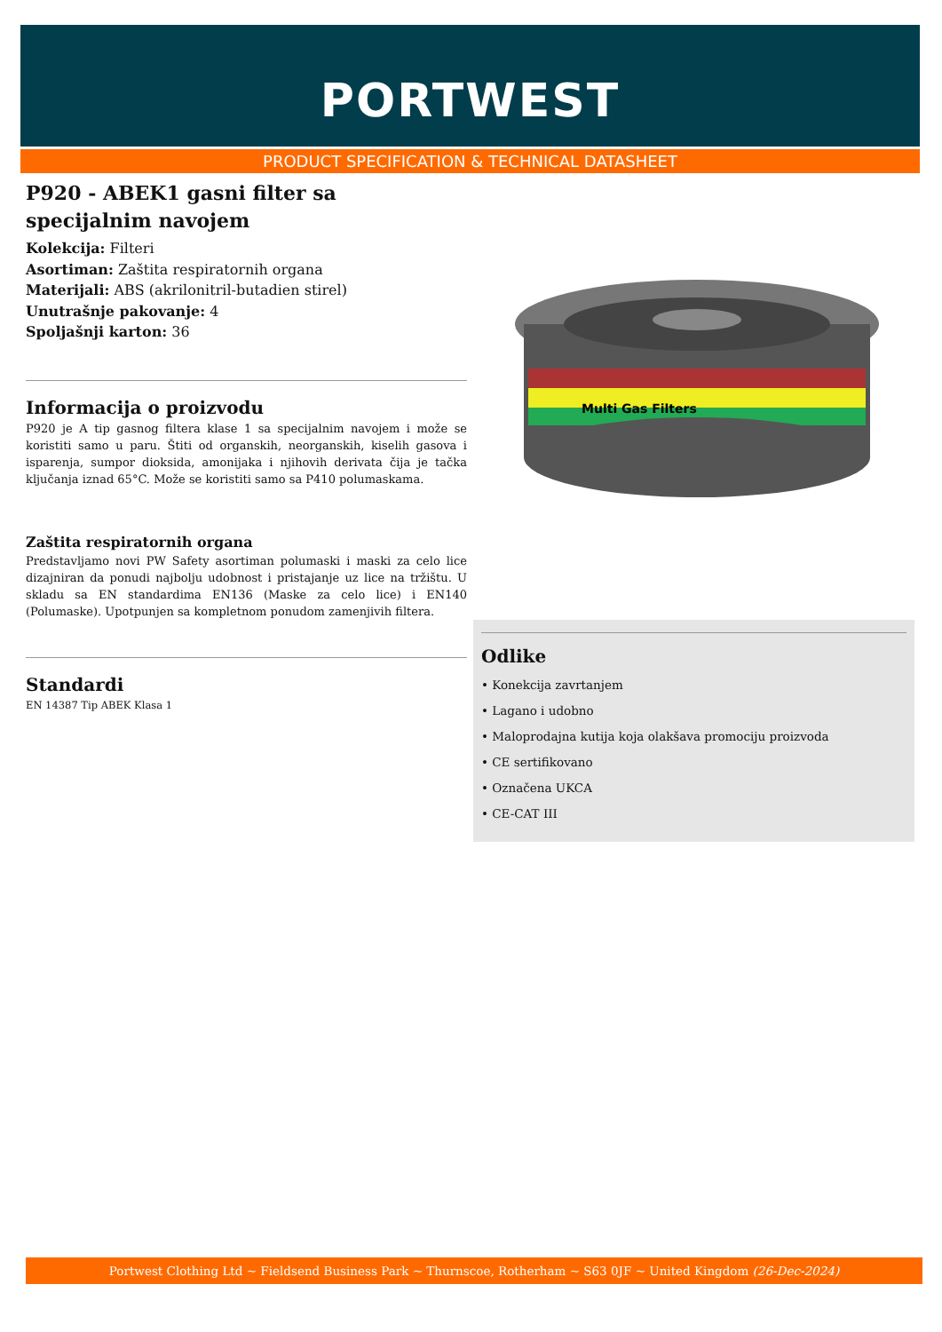PORTWEST
PRODUCT SPECIFICATION & TECHNICAL DATASHEET
P920 - ABEK1 gasni filter sa specijalnim navojem
Kolekcija: Filteri
Asortiman: Zaštita respiratornih organa
Materijali: ABS (akrilonitril-butadien stirel)
Unutrašnje pakovanje: 4
Spoljašnji karton: 36
Informacija o proizvodu
P920 je A tip gasnog filtera klase 1 sa specijalnim navojem i može se koristiti samo u paru. Štiti od organskih, neorganskih, kiselih gasova i isparenja, sumpor dioksida, amonijaka i njihovih derivata čija je tačka ključanja iznad 65°C. Može se koristiti samo sa P410 polumaskama.
Zaštita respiratornih organa
Predstavljamo novi PW Safety asortiman polumaski i maski za celo lice dizajniran da ponudi najbolju udobnost i pristajanje uz lice na tržištu. U skladu sa EN standardima EN136 (Maske za celo lice) i EN140 (Polumaske). Upotpunjen sa kompletnom ponudom zamenjivih filtera.
Standardi
EN 14387 Tip ABEK Klasa 1
Multi Gas Filters
Odlike
• Konekcija zavrtanjem
• Lagano i udobno
• Maloprodajna kutija koja olakšava promociju proizvoda
• CE sertifikovano
• Označena UKCA
• CE-CAT III
Portwest Clothing Ltd ~ Fieldsend Business Park ~ Thurnscoe, Rotherham ~ S63 0JF ~ United Kingdom (26-Dec-2024)